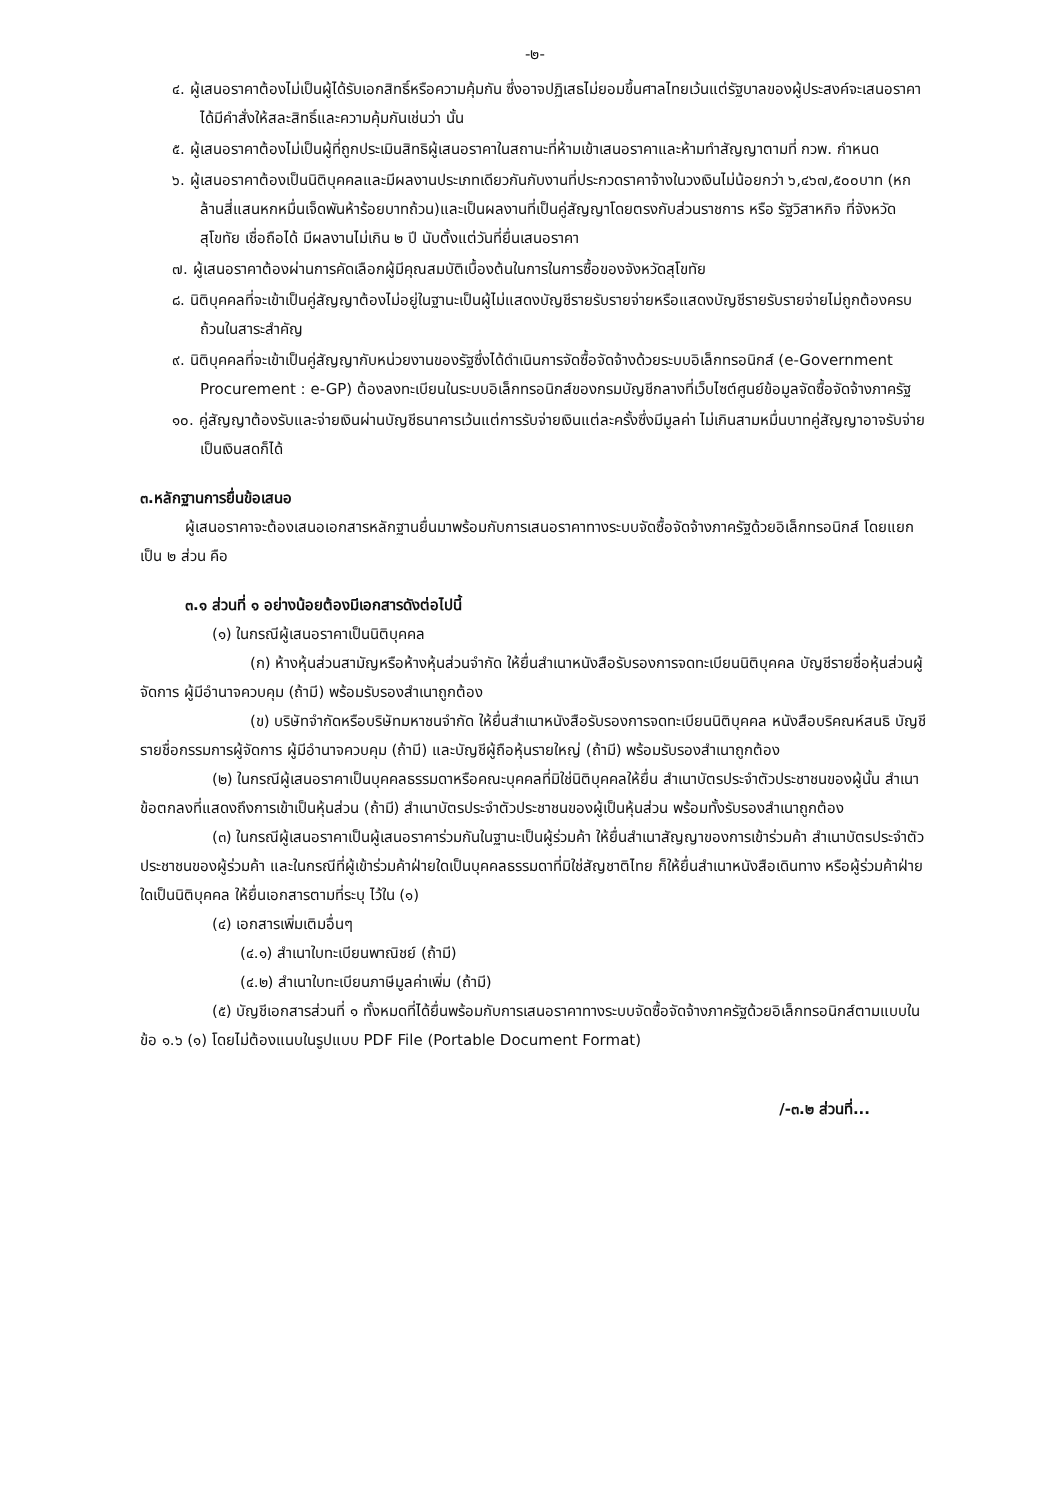-๒-
๔. ผู้เสนอราคาต้องไม่เป็นผู้ได้รับเอกสิทธิ์หรือความคุ้มกัน ซึ่งอาจปฏิเสธไม่ยอมขึ้นศาลไทยเว้นแต่รัฐบาลของผู้ประสงค์จะเสนอราคาได้มีคำสั่งให้สละสิทธิ์และความคุ้มกันเช่นว่า นั้น
๕. ผู้เสนอราคาต้องไม่เป็นผู้ที่ถูกประเมินสิทธิผู้เสนอราคาในสถานะที่ห้ามเข้าเสนอราคาและห้ามทำสัญญาตามที่ กวพ. กำหนด
๖. ผู้เสนอราคาต้องเป็นนิติบุคคลและมีผลงานประเภทเดียวกันกับงานที่ประกวดราคาจ้างในวงเงินไม่น้อยกว่า ๖,๔๖๗,๕๐๐บาท (หกล้านสี่แสนหกหมื่นเจ็ดพันห้าร้อยบาทถ้วน)และเป็นผลงานที่เป็นคู่สัญญาโดยตรงกับส่วนราชการ หรือ รัฐวิสาหกิจ ที่จังหวัดสุโขทัย เชื่อถือได้ มีผลงานไม่เกิน ๒ ปี นับตั้งแต่วันที่ยื่นเสนอราคา
๗. ผู้เสนอราคาต้องผ่านการคัดเลือกผู้มีคุณสมบัติเบื้องต้นในการในการซื้อของจังหวัดสุโขทัย
๘. นิติบุคคลที่จะเข้าเป็นคู่สัญญาต้องไม่อยู่ในฐานะเป็นผู้ไม่แสดงบัญชีรายรับรายจ่ายหรือแสดงบัญชีรายรับรายจ่ายไม่ถูกต้องครบถ้วนในสาระสำคัญ
๙. นิติบุคคลที่จะเข้าเป็นคู่สัญญากับหน่วยงานของรัฐซึ่งได้ดำเนินการจัดซื้อจัดจ้างด้วยระบบอิเล็กทรอนิกส์ (e-Government Procurement : e-GP) ต้องลงทะเบียนในระบบอิเล็กทรอนิกส์ของกรมบัญชีกลางที่เว็บไซต์ศูนย์ข้อมูลจัดซื้อจัดจ้างภาครัฐ
๑๐. คู่สัญญาต้องรับและจ่ายเงินผ่านบัญชีธนาคารเว้นแต่การรับจ่ายเงินแต่ละครั้งซึ่งมีมูลค่า ไม่เกินสามหมื่นบาทคู่สัญญาอาจรับจ่ายเป็นเงินสดก็ได้
๓.หลักฐานการยื่นข้อเสนอ
ผู้เสนอราคาจะต้องเสนอเอกสารหลักฐานยื่นมาพร้อมกับการเสนอราคาทางระบบจัดซื้อจัดจ้างภาครัฐด้วยอิเล็กทรอนิกส์ โดยแยกเป็น ๒ ส่วน คือ
๓.๑ ส่วนที่ ๑ อย่างน้อยต้องมีเอกสารดังต่อไปนี้
(๑) ในกรณีผู้เสนอราคาเป็นนิติบุคคล
(ก) ห้างหุ้นส่วนสามัญหรือห้างหุ้นส่วนจำกัด ให้ยื่นสำเนาหนังสือรับรองการจดทะเบียนนิติบุคคล บัญชีรายชื่อหุ้นส่วนผู้จัดการ ผู้มีอำนาจควบคุม (ถ้ามี) พร้อมรับรองสำเนาถูกต้อง
(ข) บริษัทจำกัดหรือบริษัทมหาชนจำกัด ให้ยื่นสำเนาหนังสือรับรองการจดทะเบียนนิติบุคคล หนังสือบริคณห์สนธิ บัญชีรายชื่อกรรมการผู้จัดการ ผู้มีอำนาจควบคุม (ถ้ามี) และบัญชีผู้ถือหุ้นรายใหญ่ (ถ้ามี) พร้อมรับรองสำเนาถูกต้อง
(๒) ในกรณีผู้เสนอราคาเป็นบุคคลธรรมดาหรือคณะบุคคลที่มิใช่นิติบุคคลให้ยื่น สำเนาบัตรประจำตัวประชาชนของผู้นั้น สำเนาข้อตกลงที่แสดงถึงการเข้าเป็นหุ้นส่วน (ถ้ามี) สำเนาบัตรประจำตัวประชาชนของผู้เป็นหุ้นส่วน พร้อมทั้งรับรองสำเนาถูกต้อง
(๓) ในกรณีผู้เสนอราคาเป็นผู้เสนอราคาร่วมกันในฐานะเป็นผู้ร่วมค้า ให้ยื่นสำเนาสัญญาของการเข้าร่วมค้า สำเนาบัตรประจำตัวประชาชนของผู้ร่วมค้า และในกรณีที่ผู้เข้าร่วมค้าฝ่ายใดเป็นบุคคลธรรมดาที่มิใช่สัญชาติไทย ก็ให้ยื่นสำเนาหนังสือเดินทาง หรือผู้ร่วมค้าฝ่ายใดเป็นนิติบุคคล ให้ยื่นเอกสารตามที่ระบุ ไว้ใน (๑)
(๔) เอกสารเพิ่มเติมอื่นๆ
(๔.๑) สำเนาใบทะเบียนพาณิชย์ (ถ้ามี)
(๔.๒) สำเนาใบทะเบียนภาษีมูลค่าเพิ่ม (ถ้ามี)
(๕) บัญชีเอกสารส่วนที่ ๑ ทั้งหมดที่ได้ยื่นพร้อมกับการเสนอราคาทางระบบจัดซื้อจัดจ้างภาครัฐด้วยอิเล็กทรอนิกส์ตามแบบในข้อ ๑.๖ (๑) โดยไม่ต้องแนบในรูปแบบ PDF File (Portable Document Format)
/-๓.๒ ส่วนที่...